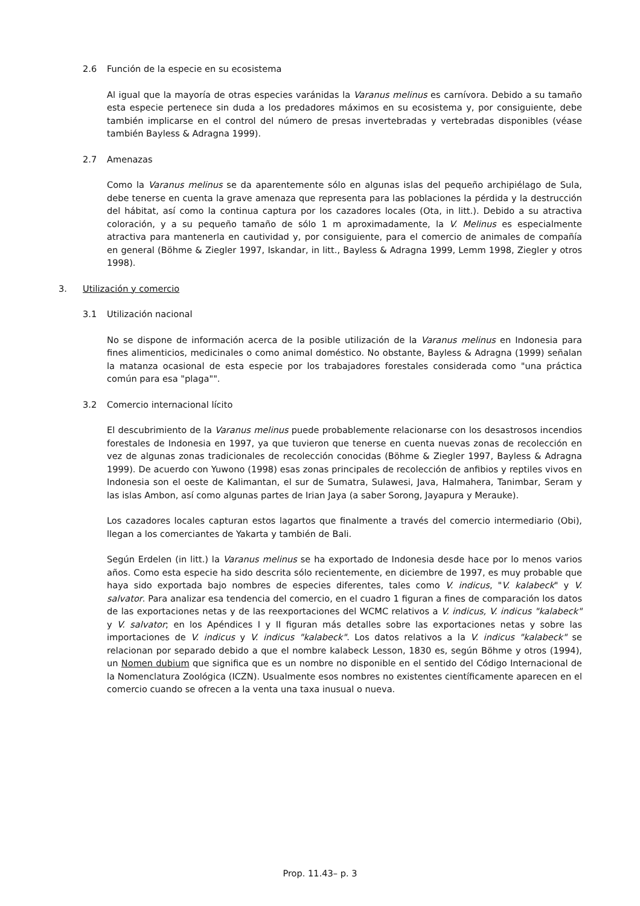2.6 Función de la especie en su ecosistema
Al igual que la mayoría de otras especies varánidas la Varanus melinus es carnívora. Debido a su tamaño esta especie pertenece sin duda a los predadores máximos en su ecosistema y, por consiguiente, debe también implicarse en el control del número de presas invertebradas y vertebradas disponibles (véase también Bayless & Adragna 1999).
2.7 Amenazas
Como la Varanus melinus se da aparentemente sólo en algunas islas del pequeño archipiélago de Sula, debe tenerse en cuenta la grave amenaza que representa para las poblaciones la pérdida y la destrucción del hábitat, así como la continua captura por los cazadores locales (Ota, in litt.). Debido a su atractiva coloración, y a su pequeño tamaño de sólo 1 m aproximadamente, la V. Melinus es especialmente atractiva para mantenerla en cautividad y, por consiguiente, para el comercio de animales de compañía en general (Böhme & Ziegler 1997, Iskandar, in litt., Bayless & Adragna 1999, Lemm 1998, Ziegler y otros 1998).
3. Utilización y comercio
3.1 Utilización nacional
No se dispone de información acerca de la posible utilización de la Varanus melinus en Indonesia para fines alimenticios, medicinales o como animal doméstico. No obstante, Bayless & Adragna (1999) señalan la matanza ocasional de esta especie por los trabajadores forestales considerada como "una práctica común para esa "plaga"".
3.2 Comercio internacional lícito
El descubrimiento de la Varanus melinus puede probablemente relacionarse con los desastrosos incendios forestales de Indonesia en 1997, ya que tuvieron que tenerse en cuenta nuevas zonas de recolección en vez de algunas zonas tradicionales de recolección conocidas (Böhme & Ziegler 1997, Bayless & Adragna 1999). De acuerdo con Yuwono (1998) esas zonas principales de recolección de anfibios y reptiles vivos en Indonesia son el oeste de Kalimantan, el sur de Sumatra, Sulawesi, Java, Halmahera, Tanimbar, Seram y las islas Ambon, así como algunas partes de Irian Jaya (a saber Sorong, Jayapura y Merauke).
Los cazadores locales capturan estos lagartos que finalmente a través del comercio intermediario (Obi), llegan a los comerciantes de Yakarta y también de Bali.
Según Erdelen (in litt.) la Varanus melinus se ha exportado de Indonesia desde hace por lo menos varios años. Como esta especie ha sido descrita sólo recientemente, en diciembre de 1997, es muy probable que haya sido exportada bajo nombres de especies diferentes, tales como V. indicus, "V. kalabeck" y V. salvator. Para analizar esa tendencia del comercio, en el cuadro 1 figuran a fines de comparación los datos de las exportaciones netas y de las reexportaciones del WCMC relativos a V. indicus, V. indicus "kalabeck" y V. salvator; en los Apéndices I y II figuran más detalles sobre las exportaciones netas y sobre las importaciones de V. indicus y V. indicus "kalabeck". Los datos relativos a la V. indicus "kalabeck" se relacionan por separado debido a que el nombre kalabeck Lesson, 1830 es, según Böhme y otros (1994), un Nomen dubium que significa que es un nombre no disponible en el sentido del Código Internacional de la Nomenclatura Zoológica (ICZN). Usualmente esos nombres no existentes científicamente aparecen en el comercio cuando se ofrecen a la venta una taxa inusual o nueva.
Prop. 11.43– p. 3